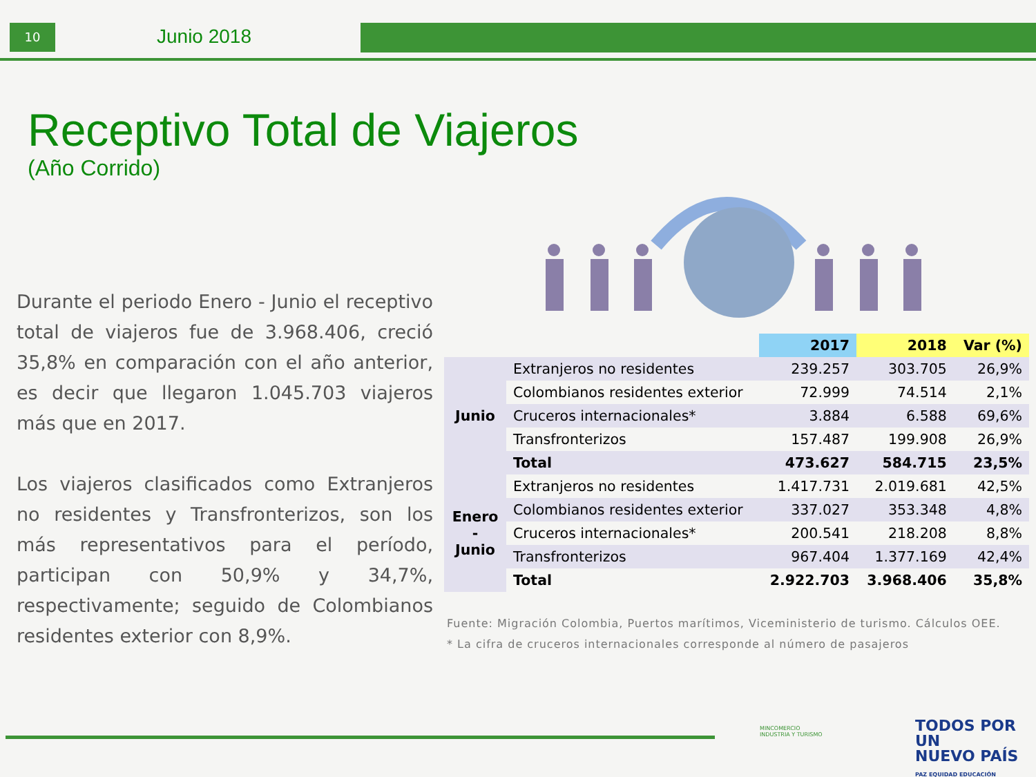10 Junio 2018
Receptivo Total de Viajeros
(Año Corrido)
Durante el periodo Enero - Junio el receptivo total de viajeros fue de 3.968.406, creció 35,8% en comparación con el año anterior, es decir que llegaron 1.045.703 viajeros más que en 2017.
Los viajeros clasificados como Extranjeros no residentes y Transfronterizos, son los más representativos para el período, participan con 50,9% y 34,7%, respectivamente; seguido de Colombianos residentes exterior con 8,9%.
| | | 2017 | 2018 | Var (%) |
| --- | --- | --- | --- | --- |
| Junio | Extranjeros no residentes | 239.257 | 303.705 | 26,9% |
| | Colombianos residentes exterior | 72.999 | 74.514 | 2,1% |
| | Cruceros internacionales* | 3.884 | 6.588 | 69,6% |
| | Transfronterizos | 157.487 | 199.908 | 26,9% |
| | Total | 473.627 | 584.715 | 23,5% |
| Enero - Junio | Extranjeros no residentes | 1.417.731 | 2.019.681 | 42,5% |
| | Colombianos residentes exterior | 337.027 | 353.348 | 4,8% |
| | Cruceros internacionales* | 200.541 | 218.208 | 8,8% |
| | Transfronterizos | 967.404 | 1.377.169 | 42,4% |
| | Total | 2.922.703 | 3.968.406 | 35,8% |
Fuente: Migración Colombia, Puertos marítimos, Viceministerio de turismo. Cálculos OEE.
* La cifra de cruceros internacionales corresponde al número de pasajeros
MINCOMERCIO
INDUSTRIA Y TURISMO
TODOS POR UN
NUEVO PAÍS
PAZ EQUIDAD EDUCACIÓN